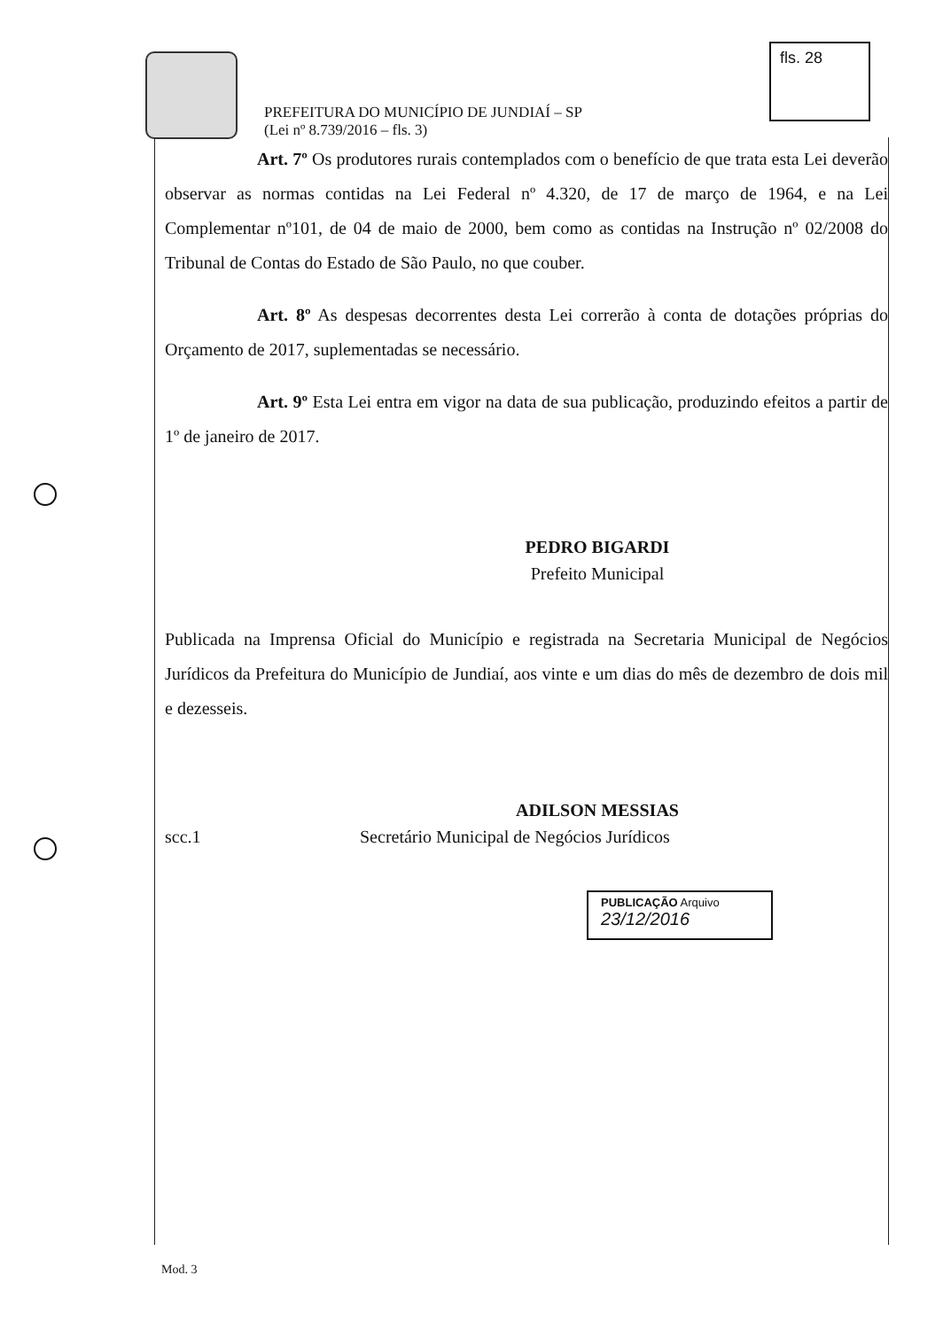PREFEITURA DO MUNICÍPIO DE JUNDIAÍ – SP
(Lei nº 8.739/2016 – fls. 3)
fls. 28
Art. 7º Os produtores rurais contemplados com o benefício de que trata esta Lei deverão observar as normas contidas na Lei Federal nº 4.320, de 17 de março de 1964, e na Lei Complementar nº101, de 04 de maio de 2000, bem como as contidas na Instrução nº 02/2008 do Tribunal de Contas do Estado de São Paulo, no que couber.
Art. 8º As despesas decorrentes desta Lei correrão à conta de dotações próprias do Orçamento de 2017, suplementadas se necessário.
Art. 9º Esta Lei entra em vigor na data de sua publicação, produzindo efeitos a partir de 1º de janeiro de 2017.
PEDRO BIGARDI
Prefeito Municipal
Publicada na Imprensa Oficial do Município e registrada na Secretaria Municipal de Negócios Jurídicos da Prefeitura do Município de Jundiaí, aos vinte e um dias do mês de dezembro de dois mil e dezesseis.
ADILSON MESSIAS
scc.1 Secretário Municipal de Negócios Jurídicos
PUBLICAÇÃO Arquivo
23/12/2016
Mod. 3